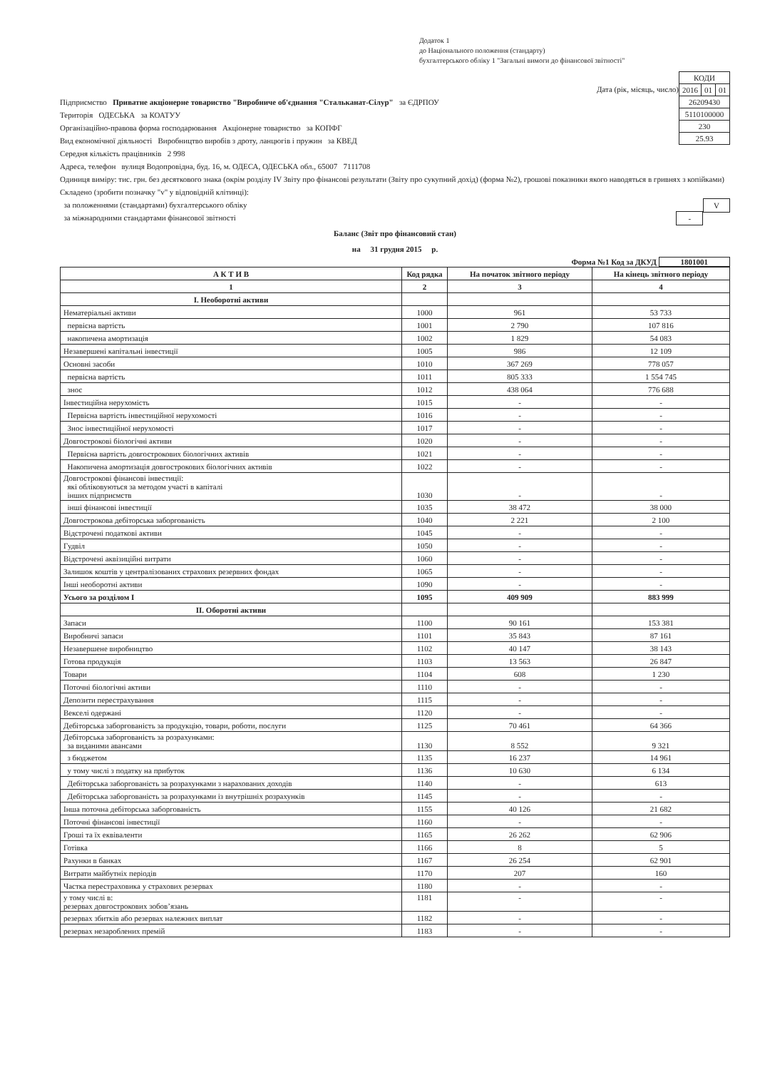Додаток 1
до Національного положення (стандарту)
бухгалтерського обліку 1 "Загальні вимоги до фінансової звітності"
| КОДИ | | |
| 2016 | 01 | 01 |
| 26209430 | | |
| 5110100000 | | |
| 230 | | |
| 25.93 | | |
Дата (рік, місяць, число)
Підприємство Приватне акціонерне товариство "Виробниче об'єднання "Стальканат-Сілур" за ЄДРПОУ
Територія ОДЕСЬКА за КОАТУУ
Організаційно-правова форма господарювання Акціонерне товариство за КОПФГ
Вид економічної діяльності Виробництво виробів з дроту, ланцюгів і пружин за КВЕД
Середня кількість працівників 2 998
Адреса, телефон вулиця Водопровідна, буд. 16, м. ОДЕСА, ОДЕСЬКА обл., 65007 7111708
Одиниця виміру: тис. грн. без десяткового знака (окрім розділу IV Звіту про фінансові результати (Звіту про сукупний дохід) (форма №2), грошові показники якого наводяться в гривнях з копійками)
Складено (зробити позначку "v" у відповідній клітинці):
за положеннями (стандартами) бухгалтерського обліку V
за міжнародними стандартами фінансової звітності -
Баланс (Звіт про фінансовий стан)
на 31 грудня 2015 р.
Форма №1 Код за ДКУД 1801001
| А К Т И В | Код рядка | На початок звітного періоду | На кінець звітного періоду |
| --- | --- | --- | --- |
| 1 | 2 | 3 | 4 |
| I. Необоротні активи | | | |
| Нематеріальні активи | 1000 | 961 | 53 733 |
| первісна вартість | 1001 | 2 790 | 107 816 |
| накопичена амортизація | 1002 | 1 829 | 54 083 |
| Незавершені капітальні інвестиції | 1005 | 986 | 12 109 |
| Основні засоби | 1010 | 367 269 | 778 057 |
| первісна вартість | 1011 | 805 333 | 1 554 745 |
| знос | 1012 | 438 064 | 776 688 |
| Інвестиційна нерухомість | 1015 | - | - |
| Первісна вартість інвестиційної нерухомості | 1016 | - | - |
| Знос інвестиційної нерухомості | 1017 | - | - |
| Довгострокові біологічні активи | 1020 | - | - |
| Первісна вартість довгострокових біологічних активів | 1021 | - | - |
| Накопичена амортизація довгострокових біологічних активів | 1022 | - | - |
| Довгострокові фінансові інвестиції: які обліковуються за методом участі в капіталі інших підприємств | 1030 | - | - |
| інші фінансові інвестиції | 1035 | 38 472 | 38 000 |
| Довгострокова дебіторська заборгованість | 1040 | 2 221 | 2 100 |
| Відстрочені податкові активи | 1045 | - | - |
| Гудвіл | 1050 | - | - |
| Відстрочені аквізиційні витрати | 1060 | - | - |
| Залишок коштів у централізованих страхових резервних фондах | 1065 | - | - |
| Інші необоротні активи | 1090 | - | - |
| Усього за розділом I | 1095 | 409 909 | 883 999 |
| II. Оборотні активи | | | |
| Запаси | 1100 | 90 161 | 153 381 |
| Виробничі запаси | 1101 | 35 843 | 87 161 |
| Незавершене виробництво | 1102 | 40 147 | 38 143 |
| Готова продукція | 1103 | 13 563 | 26 847 |
| Товари | 1104 | 608 | 1 230 |
| Поточні біологічні активи | 1110 | - | - |
| Депозити перестрахування | 1115 | - | - |
| Векселі одержані | 1120 | - | - |
| Дебіторська заборгованість за продукцію, товари, роботи, послуги | 1125 | 70 461 | 64 366 |
| Дебіторська заборгованість за розрахунками: за виданими авансами | 1130 | 8 552 | 9 321 |
| з бюджетом | 1135 | 16 237 | 14 961 |
| у тому числі з податку на прибуток | 1136 | 10 630 | 6 134 |
| Дебіторська заборгованість за розрахунками з нарахованих доходів | 1140 | - | 613 |
| Дебіторська заборгованість за розрахунками із внутрішніх розрахунків | 1145 | - | - |
| Інша поточна дебіторська заборгованість | 1155 | 40 126 | 21 682 |
| Поточні фінансові інвестиції | 1160 | - | - |
| Гроші та їх еквіваленти | 1165 | 26 262 | 62 906 |
| Готівка | 1166 | 8 | 5 |
| Рахунки в банках | 1167 | 26 254 | 62 901 |
| Витрати майбутніх періодів | 1170 | 207 | 160 |
| Частка перестраховика у страхових резервах | 1180 | - | - |
| у тому числі в: резервах довгострокових зобов’язань | 1181 | - | - |
| резервах збитків або резервах належних виплат | 1182 | - | - |
| резервах незароблених премій | 1183 | - | - |